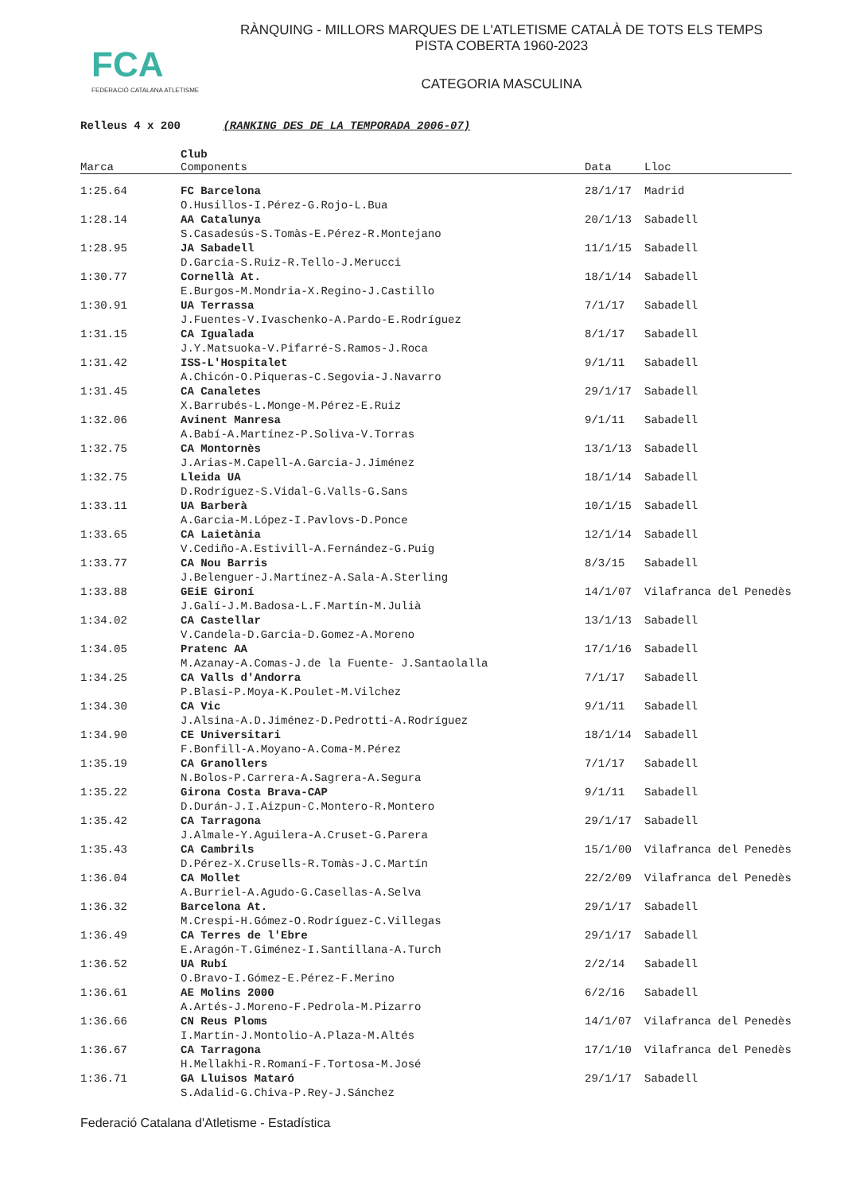FCA
FEDERACIÓ CATALANA ATLETISME
RÀNQUING - MILLORS MARQUES DE L'ATLETISME CATALÀ DE TOTS ELS TEMPS
PISTA COBERTA 1960-2023
CATEGORIA MASCULINA
Relleus 4 x 200 (RANKING DES DE LA TEMPORADA 2006-07)
| Marca | Club Components | Data | Lloc |
| --- | --- | --- | --- |
| 1:25.64 | FC Barcelona | 28/1/17 | Madrid |
| | O.Husillos-I.Pérez-G.Rojo-L.Bua | | |
| 1:28.14 | AA Catalunya | 20/1/13 | Sabadell |
| | S.Casadesús-S.Tomàs-E.Pérez-R.Montejano | | |
| 1:28.95 | JA Sabadell | 11/1/15 | Sabadell |
| | D.Garcia-S.Ruiz-R.Tello-J.Merucci | | |
| 1:30.77 | Cornellà At. | 18/1/14 | Sabadell |
| | E.Burgos-M.Mondria-X.Regino-J.Castillo | | |
| 1:30.91 | UA Terrassa | 7/1/17 | Sabadell |
| | J.Fuentes-V.Ivaschenko-A.Pardo-E.Rodríguez | | |
| 1:31.15 | CA Igualada | 8/1/17 | Sabadell |
| | J.Y.Matsuoka-V.Pifarré-S.Ramos-J.Roca | | |
| 1:31.42 | ISS-L'Hospitalet | 9/1/11 | Sabadell |
| | A.Chicón-O.Piqueras-C.Segovia-J.Navarro | | |
| 1:31.45 | CA Canaletes | 29/1/17 | Sabadell |
| | X.Barrubés-L.Monge-M.Pérez-E.Ruiz | | |
| 1:32.06 | Avinent Manresa | 9/1/11 | Sabadell |
| | A.Babí-A.Martínez-P.Soliva-V.Torras | | |
| 1:32.75 | CA Montornès | 13/1/13 | Sabadell |
| | J.Arias-M.Capell-A.Garcia-J.Jiménez | | |
| 1:32.75 | Lleida UA | 18/1/14 | Sabadell |
| | D.Rodríguez-S.Vidal-G.Valls-G.Sans | | |
| 1:33.11 | UA Barberà | 10/1/15 | Sabadell |
| | A.Garcia-M.López-I.Pavlovs-D.Ponce | | |
| 1:33.65 | CA Laietània | 12/1/14 | Sabadell |
| | V.Cediño-A.Estivill-A.Fernández-G.Puig | | |
| 1:33.77 | CA Nou Barris | 8/3/15 | Sabadell |
| | J.Belenguer-J.Martínez-A.Sala-A.Sterling | | |
| 1:33.88 | GEiE Gironí | 14/1/07 | Vilafranca del Penedès |
| | J.Galí-J.M.Badosa-L.F.Martín-M.Julià | | |
| 1:34.02 | CA Castellar | 13/1/13 | Sabadell |
| | V.Candela-D.Garcia-D.Gomez-A.Moreno | | |
| 1:34.05 | Pratenc AA | 17/1/16 | Sabadell |
| | M.Azanay-A.Comas-J.de la Fuente- J.Santaolalla | | |
| 1:34.25 | CA Valls d'Andorra | 7/1/17 | Sabadell |
| | P.Blasi-P.Moya-K.Poulet-M.Vilchez | | |
| 1:34.30 | CA Vic | 9/1/11 | Sabadell |
| | J.Alsina-A.D.Jiménez-D.Pedrotti-A.Rodríguez | | |
| 1:34.90 | CE Universitari | 18/1/14 | Sabadell |
| | F.Bonfill-A.Moyano-A.Coma-M.Pérez | | |
| 1:35.19 | CA Granollers | 7/1/17 | Sabadell |
| | N.Bolos-P.Carrera-A.Sagrera-A.Segura | | |
| 1:35.22 | Girona Costa Brava-CAP | 9/1/11 | Sabadell |
| | D.Durán-J.I.Aizpun-C.Montero-R.Montero | | |
| 1:35.42 | CA Tarragona | 29/1/17 | Sabadell |
| | J.Almale-Y.Aguilera-A.Cruset-G.Parera | | |
| 1:35.43 | CA Cambrils | 15/1/00 | Vilafranca del Penedès |
| | D.Pérez-X.Crusells-R.Tomàs-J.C.Martín | | |
| 1:36.04 | CA Mollet | 22/2/09 | Vilafranca del Penedès |
| | A.Burriel-A.Agudo-G.Casellas-A.Selva | | |
| 1:36.32 | Barcelona At. | 29/1/17 | Sabadell |
| | M.Crespi-H.Gómez-O.Rodríguez-C.Villegas | | |
| 1:36.49 | CA Terres de l'Ebre | 29/1/17 | Sabadell |
| | E.Aragón-T.Giménez-I.Santillana-A.Turch | | |
| 1:36.52 | UA Rubí | 2/2/14 | Sabadell |
| | O.Bravo-I.Gómez-E.Pérez-F.Merino | | |
| 1:36.61 | AE Molins 2000 | 6/2/16 | Sabadell |
| | A.Artés-J.Moreno-F.Pedrola-M.Pizarro | | |
| 1:36.66 | CN Reus Ploms | 14/1/07 | Vilafranca del Penedès |
| | I.Martín-J.Montolio-A.Plaza-M.Altés | | |
| 1:36.67 | CA Tarragona | 17/1/10 | Vilafranca del Penedès |
| | H.Mellakhi-R.Romaní-F.Tortosa-M.José | | |
| 1:36.71 | GA Lluisos Mataró | 29/1/17 | Sabadell |
| | S.Adalid-G.Chiva-P.Rey-J.Sánchez | | |
Federació Catalana d'Atletisme - Estadística